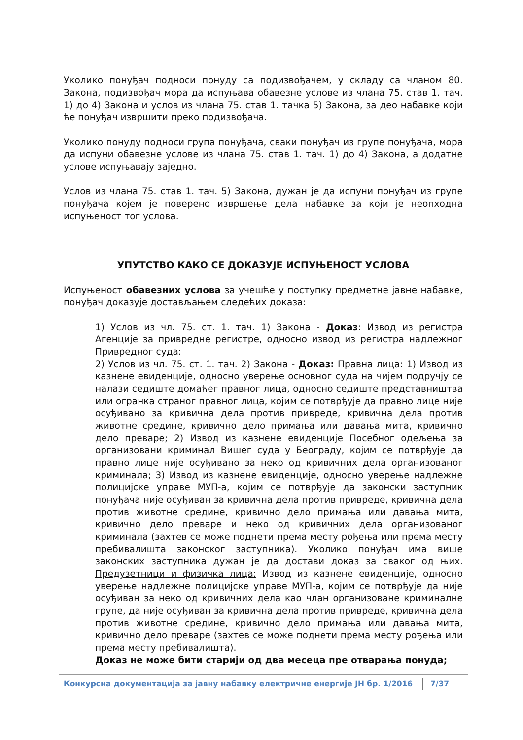Уколико понуђач подноси понуду са подизвођачем, у складу са чланом 80. Закона, подизвођач мора да испуњава обавезне услове из члана 75. став 1. тач. 1) до 4) Закона и услов из члана 75. став 1. тачка 5) Закона, за део набавке који ће понуђач извршити преко подизвођача.
Уколико понуду подноси група понуђача, сваки понуђач из групе понуђача, мора да испуни обавезне услове из члана 75. став 1. тач. 1) до 4) Закона, а додатне услове испуњавају заједно.
Услов из члана 75. став 1. тач. 5) Закона, дужан је да испуни понуђач из групе понуђача којем је поверено извршење дела набавке за који је неопходна испуњеност тог услова.
УПУТСТВО КАКО СЕ ДОКАЗУЈЕ ИСПУЊЕНОСТ УСЛОВА
Испуњеност обавезних услова за учешће у поступку предметне јавне набавке, понуђач доказује достављањем следећих доказа:
1) Услов из чл. 75. ст. 1. тач. 1) Закона - Доказ: Извод из регистра Агенције за привредне регистре, односно извод из регистра надлежног Привредног суда:
2) Услов из чл. 75. ст. 1. тач. 2) Закона - Доказ: Правна лица: 1) Извод из казнене евиденције, односно уверење основног суда на чијем подручју се налази седиште домаћег правног лица, односно седиште представништва или огранка страног правног лица, којим се потврђује да правно лице није осуђивано за кривична дела против привреде, кривична дела против животне средине, кривично дело примања или давања мита, кривично дело преваре; 2) Извод из казнене евиденције Посебног одељења за организовани криминал Вишег суда у Београду, којим се потврђује да правно лице није осуђивано за неко од кривичних дела организованог криминала; 3) Извод из казнене евиденције, односно уверење надлежне полицијске управе МУП-а, којим се потврђује да законски заступник понуђача није осуђиван за кривична дела против привреде, кривична дела против животне средине, кривично дело примања или давања мита, кривично дело преваре и неко од кривичних дела организованог криминала (захтев се може поднети према месту рођења или према месту пребивалишта законског заступника). Уколико понуђач има више законских заступника дужан је да достави доказ за сваког од њих. Предузетници и физичка лица: Извод из казнене евиденције, односно уверење надлежне полицијске управе МУП-а, којим се потврђује да није осуђиван за неко од кривичних дела као члан организоване криминалне групе, да није осуђиван за кривична дела против привреде, кривична дела против животне средине, кривично дело примања или давања мита, кривично дело преваре (захтев се може поднети према месту рођења или према месту пребивалишта).
Доказ не може бити старији од два месеца пре отварања понуда;
Конкурсна документација за јавну набавку електричне енергије ЈН бр. 1/2016 7/37